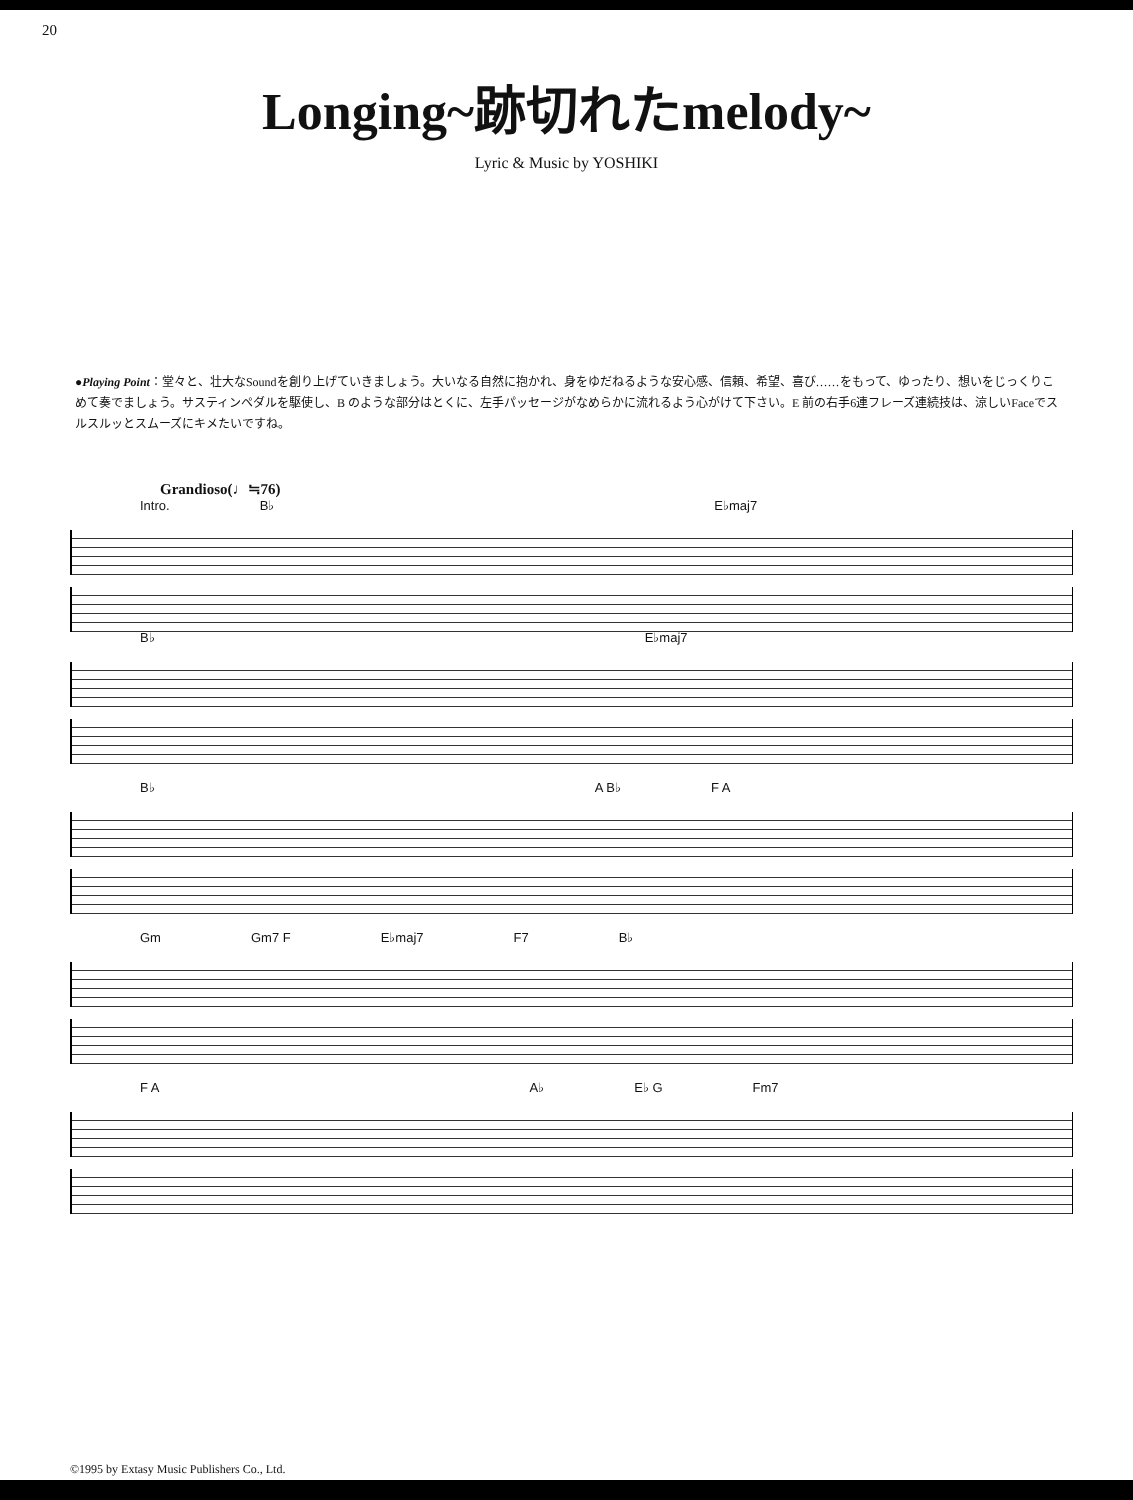20
Longing~跡切れたmelody~
Lyric & Music by YOSHIKI
●Playing Point：堂々と、壮大なSoundを創り上げていきましょう。大いなる自然に抱かれ、身をゆだねるような安心感、信頼、希望、喜び……をもって、ゆったり、想いをじっくりこめて奏でましょう。サスティンペダルを駆使し、B のような部分はとくに、左手パッセージがなめらかに流れるよう心がけて下さい。E 前の右手6連フレーズ連続技は、涼しいFaceでスルスルッとスムーズにキメたいですね。
Grandioso(♩≒76)
Intro. B♭ E♭maj7
B♭ E♭maj7
B♭ A B♭ F A
Gm Gm7 F E♭maj7 F7 B♭
F A A♭ E♭ G Fm7
©1995 by Extasy Music Publishers Co., Ltd.